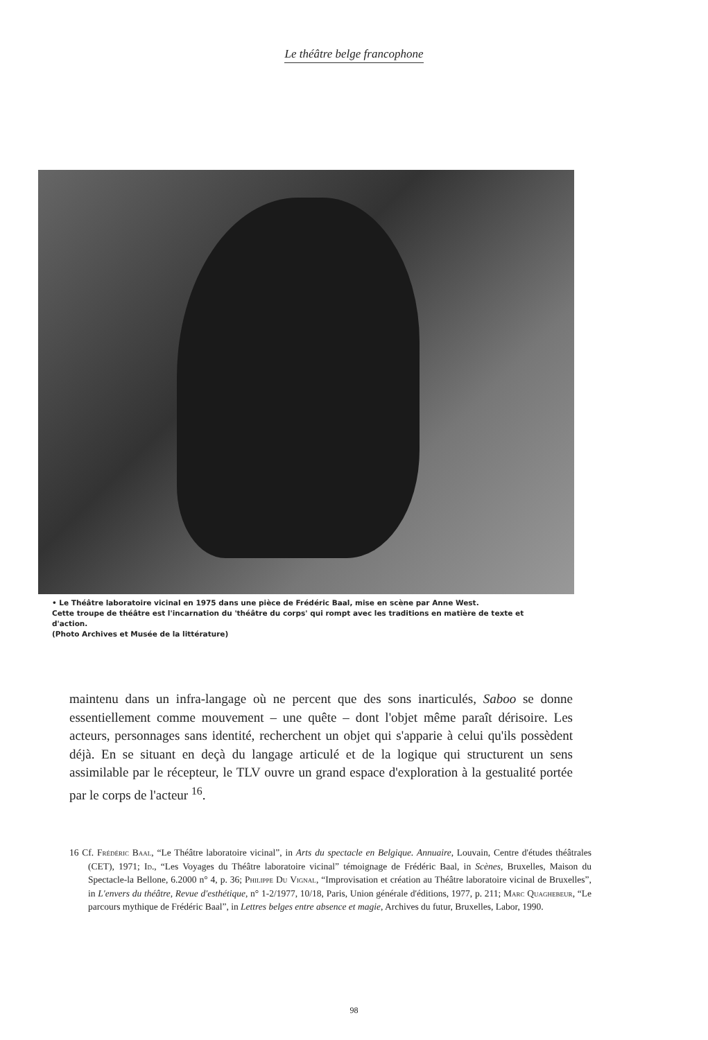Le théâtre belge francophone
• Le Théâtre laboratoire vicinal en 1975 dans une pièce de Frédéric Baal, mise en scène par Anne West.
Cette troupe de théâtre est l'incarnation du 'théâtre du corps' qui rompt avec les traditions en matière de texte et d'action.
(Photo Archives et Musée de la littérature)
maintenu dans un infra-langage où ne percent que des sons inarticulés, Saboo se donne essentiellement comme mouvement – une quête – dont l'objet même paraît dérisoire. Les acteurs, personnages sans identité, recherchent un objet qui s'apparie à celui qu'ils possèdent déjà. En se situant en deçà du langage articulé et de la logique qui structurent un sens assimilable par le récepteur, le TLV ouvre un grand espace d'exploration à la gestualité portée par le corps de l'acteur <sup>16</sup>.
16 Cf. Frédéric Baal, “Le Théâtre laboratoire vicinal”, in Arts du spectacle en Belgique. Annuaire, Louvain, Centre d'études théâtrales (CET), 1971; Id., “Les Voyages du Théâtre laboratoire vicinal” témoignage de Frédéric Baal, in Scènes, Bruxelles, Maison du Spectacle-la Bellone, 6.2000 n° 4, p. 36; Philippe Du Vignal, “Improvisation et création au Théâtre laboratoire vicinal de Bruxelles”, in L'envers du théâtre, Revue d'esthétique, n° 1-2/1977, 10/18, Paris, Union générale d'éditions, 1977, p. 211; Marc Quaghebeur, “Le parcours mythique de Frédéric Baal”, in Lettres belges entre absence et magie, Archives du futur, Bruxelles, Labor, 1990.
98